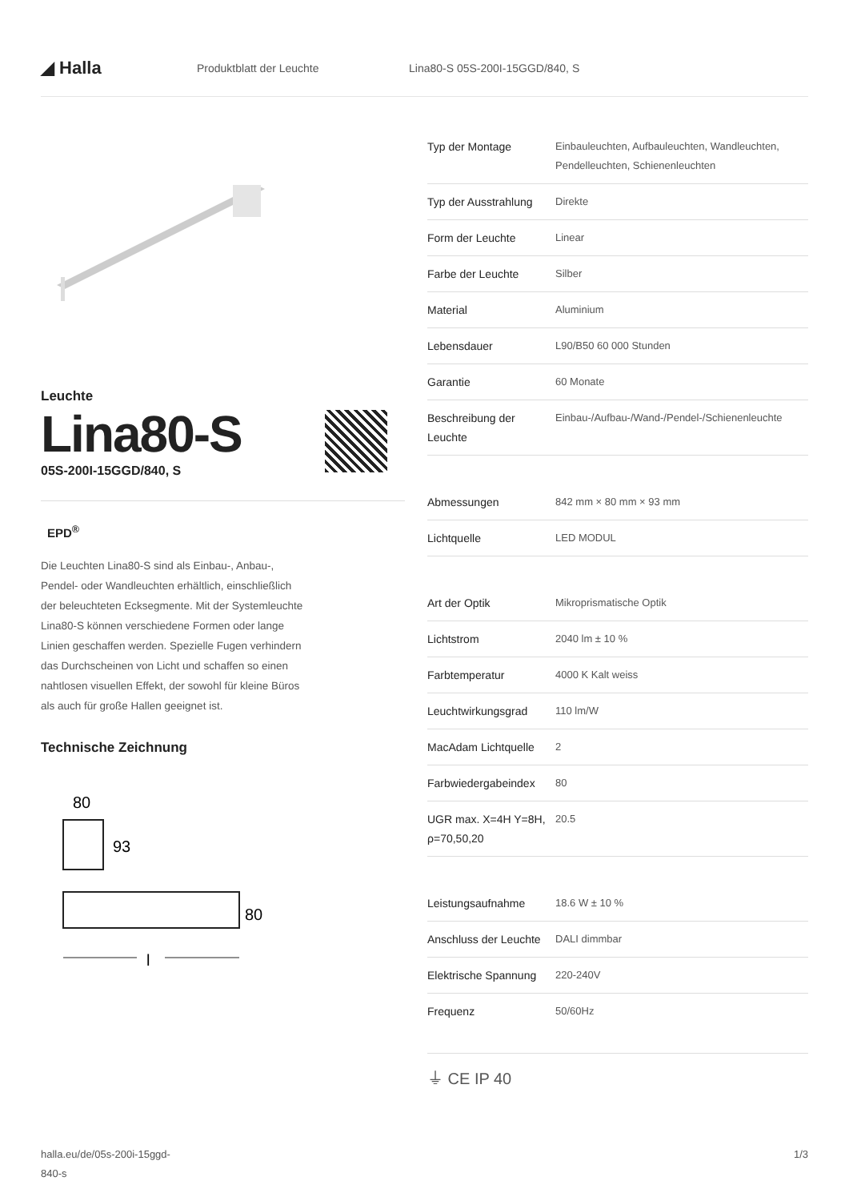◢ Halla
Produktblatt der Leuchte Lina80-S 05S-200I-15GGD/840, S
Leuchte
Lina80-S
05S-200I-15GGD/840, S
EPD<sup>®</sup>
Die Leuchten Lina80-S sind als Einbau-, Anbau-,
Pendel- oder Wandleuchten erhältlich, einschließlich
der beleuchteten Ecksegmente. Mit der Systemleuchte
Lina80-S können verschiedene Formen oder lange
Linien geschaffen werden. Spezielle Fugen verhindern
das Durchscheinen von Licht und schaffen so einen
nahtlosen visuellen Effekt, der sowohl für kleine Büros
als auch für große Hallen geeignet ist.
Technische Zeichnung
80
93
80
l
| Typ der Montage | Einbauleuchten, Aufbauleuchten, Wandleuchten, Pendelleuchten, Schienenleuchten |
| Typ der Ausstrahlung | Direkte |
| Form der Leuchte | Linear |
| Farbe der Leuchte | Silber |
| Material | Aluminium |
| Lebensdauer | L90/B50 60 000 Stunden |
| Garantie | 60 Monate |
| Beschreibung der Leuchte | Einbau-/Aufbau-/Wand-/Pendel-/Schienenleuchte |
| Abmessungen | 842 mm × 80 mm × 93 mm |
| Lichtquelle | LED MODUL |
| Art der Optik | Mikroprismatische Optik |
| Lichtstrom | 2040 lm ± 10 % |
| Farbtemperatur | 4000 K Kalt weiss |
| Leuchtwirkungsgrad | 110 lm/W |
| MacAdam Lichtquelle | 2 |
| Farbwiedergabeindex | 80 |
| UGR max. X=4H Y=8H, ρ=70,50,20 | 20.5 |
| Leistungsaufnahme | 18.6 W ± 10 % |
| Anschluss der Leuchte | DALI dimmbar |
| Elektrische Spannung | 220-240V |
| Frequenz | 50/60Hz |
⏚ CE IP 40
halla.eu/de/05s-200i-15ggd-
840-s
1/3